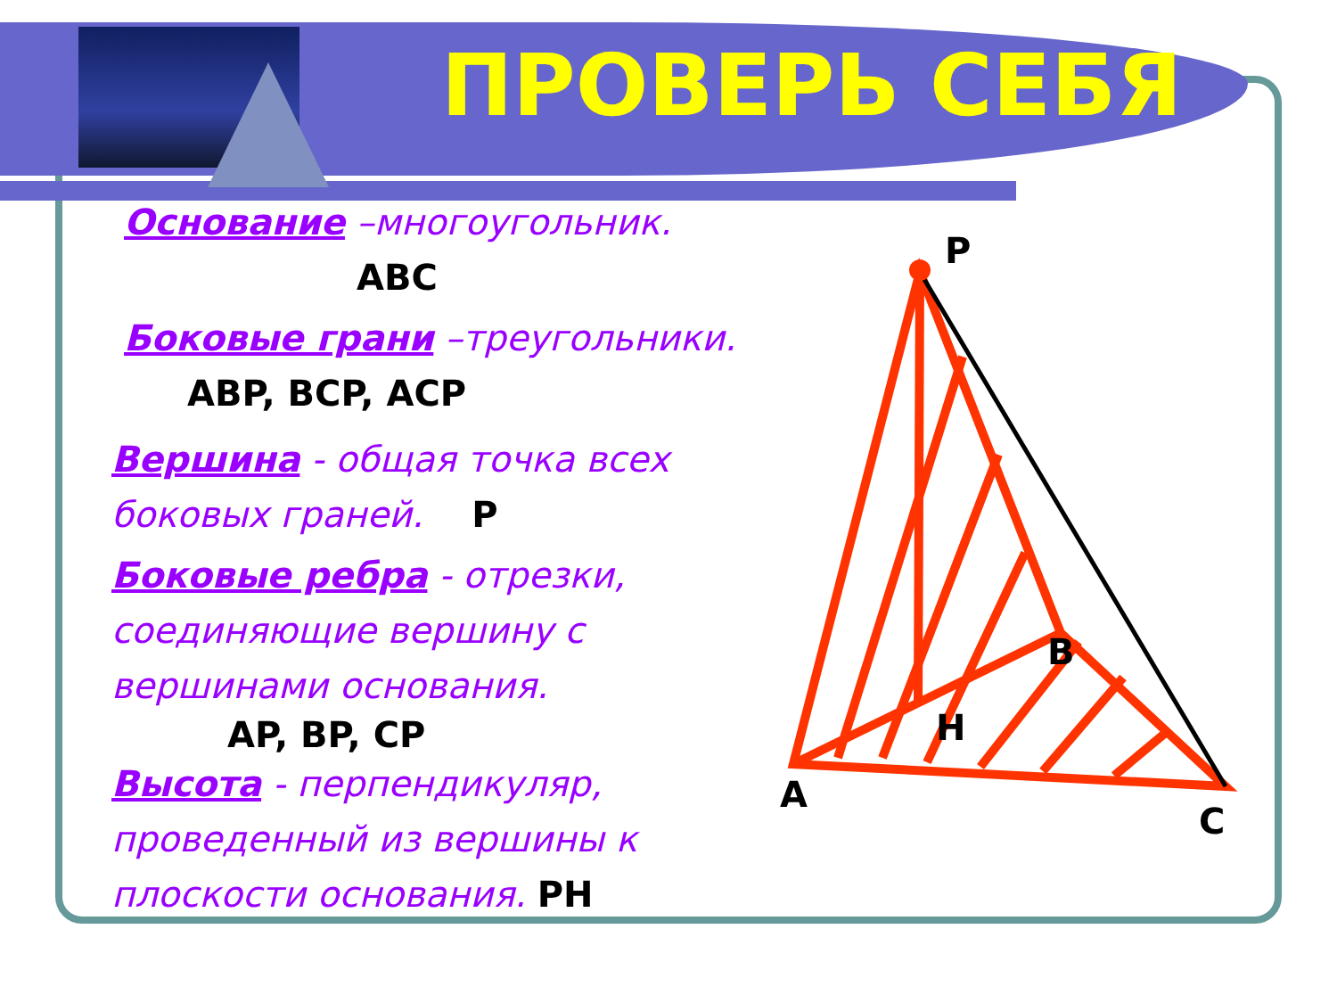ПРОВЕРЬ СЕБЯ
Основание –многоугольник.
ABC
Боковые грани –треугольники.
ABP, BCP, ACP
Вершина - общая точка всех боковых граней. P
Боковые ребра - отрезки, соединяющие вершину с вершинами основания.
AP, BP, CP
Высота - перпендикуляр, проведенный из вершины к плоскости основания. PH
P
A
C
B
H